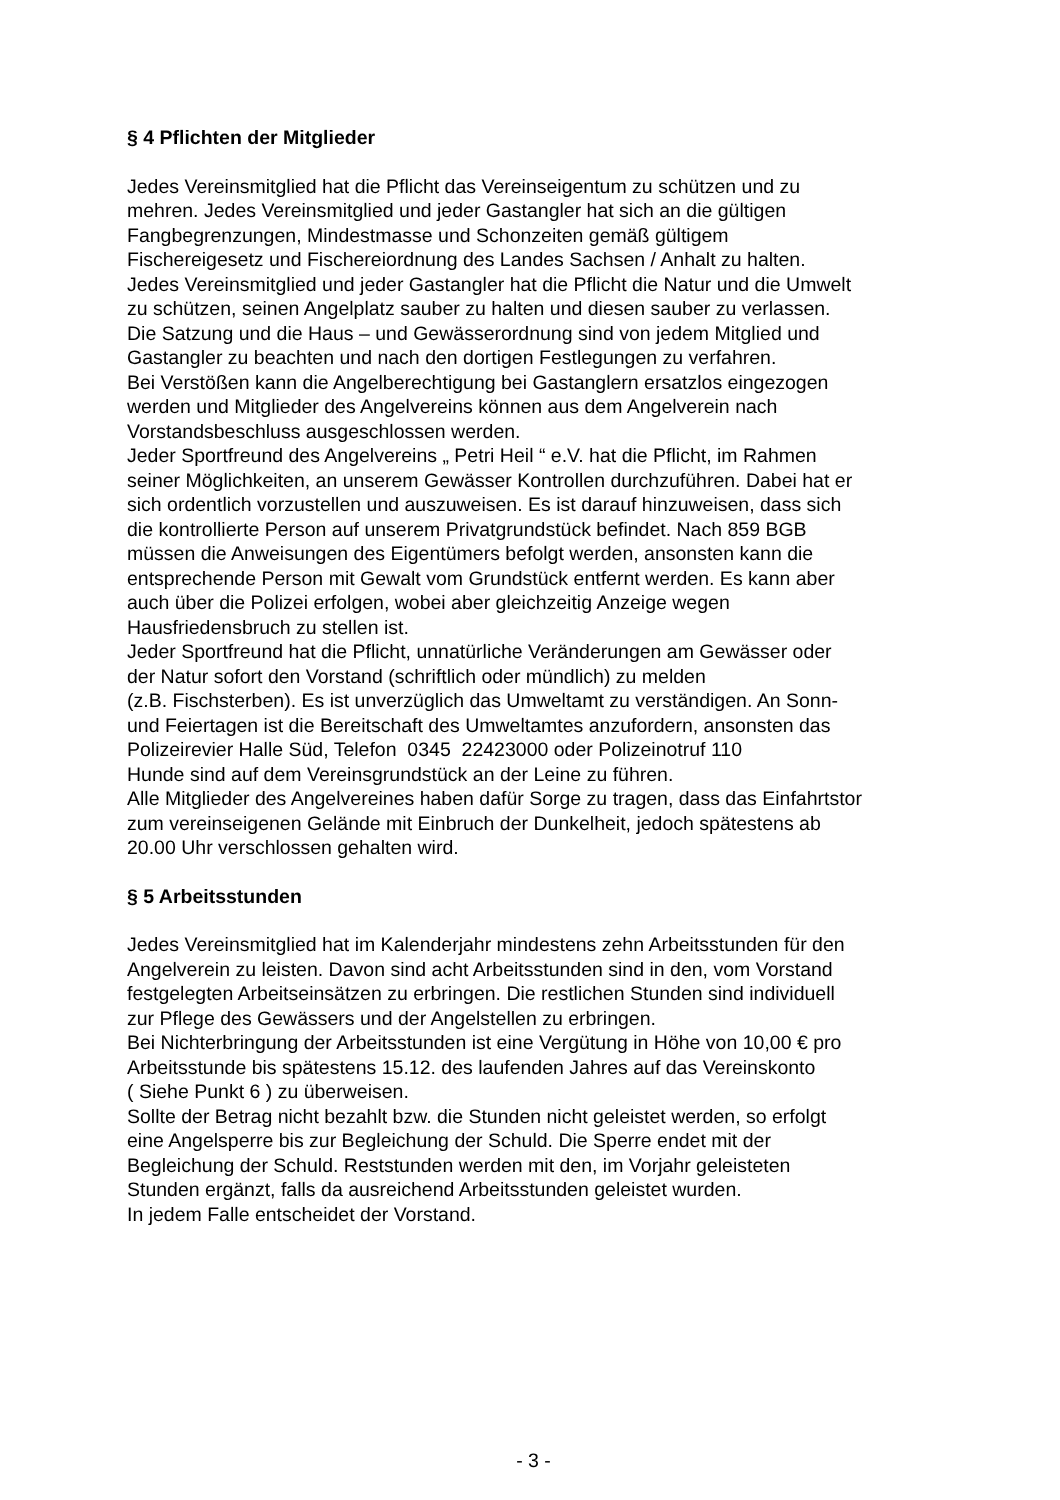§ 4 Pflichten der Mitglieder
Jedes Vereinsmitglied hat die Pflicht das Vereinseigentum zu schützen und zu
mehren. Jedes Vereinsmitglied und jeder Gastangler hat sich an die gültigen
Fangbegrenzungen, Mindestmasse und Schonzeiten gemäß gültigem
Fischereigesetz und Fischereiordnung des Landes Sachsen / Anhalt zu halten.
Jedes Vereinsmitglied und jeder Gastangler hat die Pflicht die Natur und die Umwelt
zu schützen, seinen Angelplatz sauber zu halten und diesen sauber zu verlassen.
Die Satzung und die Haus – und Gewässerordnung sind von jedem Mitglied und
Gastangler zu beachten und nach den dortigen Festlegungen zu verfahren.
Bei Verstößen kann die Angelberechtigung bei Gastanglern ersatzlos eingezogen
werden und Mitglieder des Angelvereins können aus dem Angelverein nach
Vorstandsbeschluss ausgeschlossen werden.
Jeder Sportfreund des Angelvereins „ Petri Heil “ e.V. hat die Pflicht, im Rahmen
seiner Möglichkeiten, an unserem Gewässer Kontrollen durchzuführen. Dabei hat er
sich ordentlich vorzustellen und auszuweisen. Es ist darauf hinzuweisen, dass sich
die kontrollierte Person auf unserem Privatgrundstück befindet. Nach 859 BGB
müssen die Anweisungen des Eigentümers befolgt werden, ansonsten kann die
entsprechende Person mit Gewalt vom Grundstück entfernt werden. Es kann aber
auch über die Polizei erfolgen, wobei aber gleichzeitig Anzeige wegen
Hausfriedensbruch zu stellen ist.
Jeder Sportfreund hat die Pflicht, unnatürliche Veränderungen am Gewässer oder
der Natur sofort den Vorstand (schriftlich oder mündlich) zu melden
(z.B. Fischsterben). Es ist unverzüglich das Umweltamt zu verständigen. An Sonn-
und Feiertagen ist die Bereitschaft des Umweltamtes anzufordern, ansonsten das
Polizeirevier Halle Süd, Telefon 0345 22423000 oder Polizeinotruf 110
Hunde sind auf dem Vereinsgrundstück an der Leine zu führen.
Alle Mitglieder des Angelvereines haben dafür Sorge zu tragen, dass das Einfahrtstor
zum vereinseigenen Gelände mit Einbruch der Dunkelheit, jedoch spätestens ab
20.00 Uhr verschlossen gehalten wird.
§ 5 Arbeitsstunden
Jedes Vereinsmitglied hat im Kalenderjahr mindestens zehn Arbeitsstunden für den
Angelverein zu leisten. Davon sind acht Arbeitsstunden sind in den, vom Vorstand
festgelegten Arbeitseinsätzen zu erbringen. Die restlichen Stunden sind individuell
zur Pflege des Gewässers und der Angelstellen zu erbringen.
Bei Nichterbringung der Arbeitsstunden ist eine Vergütung in Höhe von 10,00 € pro
Arbeitsstunde bis spätestens 15.12. des laufenden Jahres auf das Vereinskonto
( Siehe Punkt 6 ) zu überweisen.
Sollte der Betrag nicht bezahlt bzw. die Stunden nicht geleistet werden, so erfolgt
eine Angelsperre bis zur Begleichung der Schuld. Die Sperre endet mit der
Begleichung der Schuld. Reststunden werden mit den, im Vorjahr geleisteten
Stunden ergänzt, falls da ausreichend Arbeitsstunden geleistet wurden.
In jedem Falle entscheidet der Vorstand.
- 3 -